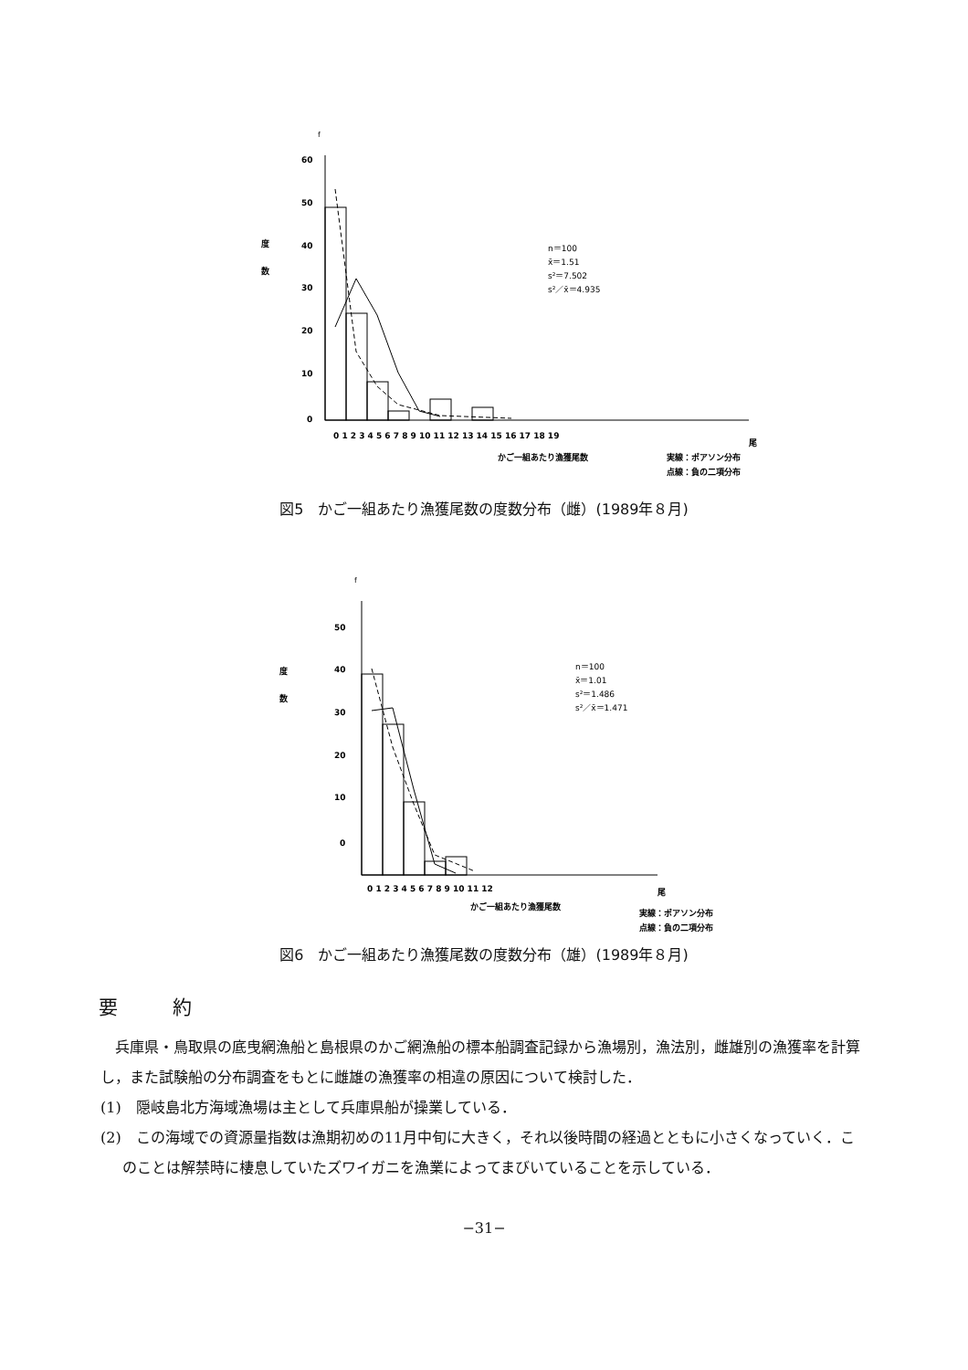f
60
50
40
30
20
10
0
度
数
0 1 2 3 4 5 6 7 8 9 10 11 12 13 14 15 16 17 18 19
尾
かご一組あたり漁獲尾数
実線：ポアソン分布
点線：負の二項分布
n＝100
x̄＝1.51
s²＝7.502
s²／x̄＝4.935
図5　かご一組あたり漁獲尾数の度数分布（雌）(1989年８月)
f
50
40
30
20
10
0
度
数
0 1 2 3 4 5 6 7 8 9 10 11 12
尾
かご一組あたり漁獲尾数
実線：ポアソン分布
点線：負の二項分布
n＝100
x̄＝1.01
s²＝1.486
s²／x̄＝1.471
図6　かご一組あたり漁獲尾数の度数分布（雄）(1989年８月)
要約
兵庫県・鳥取県の底曳網漁船と島根県のかご網漁船の標本船調査記録から漁場別，漁法別，雌雄別の漁獲率を計算し，また試験船の分布調査をもとに雌雄の漁獲率の相違の原因について検討した．
(1)　隠岐島北方海域漁場は主として兵庫県船が操業している．
(2)　この海域での資源量指数は漁期初めの11月中旬に大きく，それ以後時間の経過とともに小さくなっていく．このことは解禁時に棲息していたズワイガニを漁業によってまびいていることを示している．
−31−